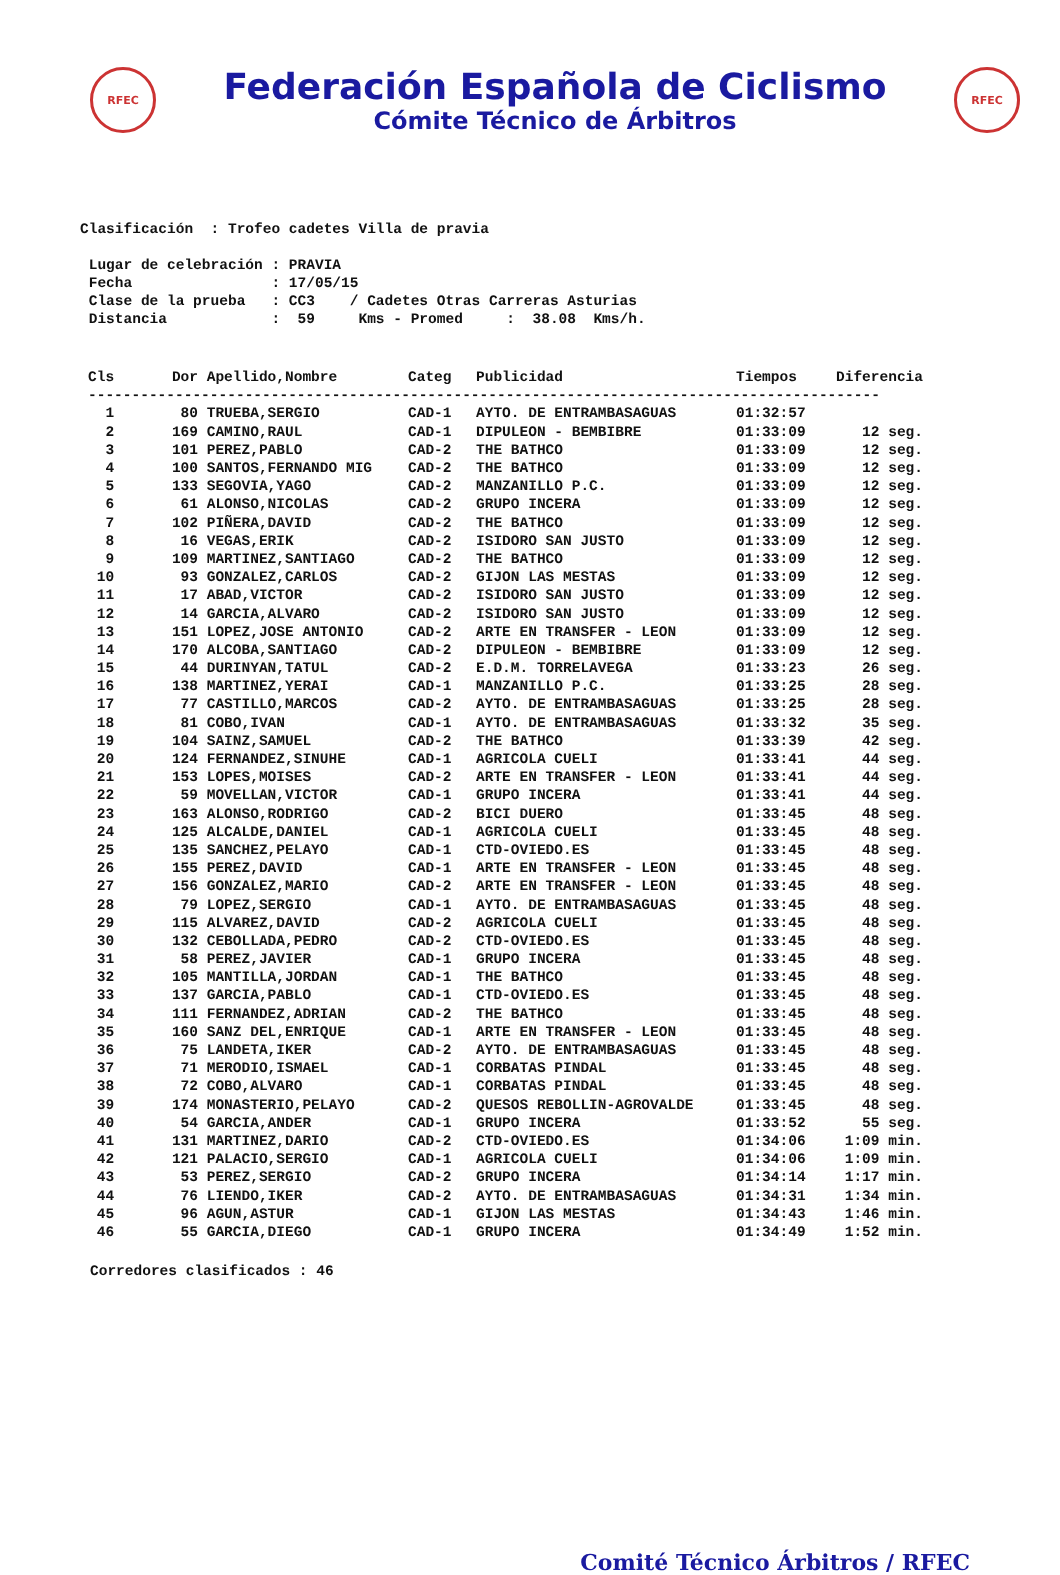RFEC
Federación Española de Ciclismo
Cómite Técnico de Árbitros
RFEC
Clasificación : Trofeo cadetes Villa de pravia Lugar de celebración : PRAVIA Fecha : 17/05/15 Clase de la prueba : CC3 / Cadetes Otras Carreras Asturias Distancia : 59 Kms - Promed : 38.08 Kms/h.
| Cls | Dor | Apellido,Nombre | Categ | Publicidad | Tiempos | Diferencia |
| --- | --- | --- | --- | --- | --- | --- |
| ------------------------------------------------------------------------------------------- | | | | | | |
| 1 | 80 | TRUEBA,SERGIO | CAD-1 | AYTO. DE ENTRAMBASAGUAS | 01:32:57 | |
| 2 | 169 | CAMINO,RAUL | CAD-1 | DIPULEON - BEMBIBRE | 01:33:09 | 12 seg. |
| 3 | 101 | PEREZ,PABLO | CAD-2 | THE BATHCO | 01:33:09 | 12 seg. |
| 4 | 100 | SANTOS,FERNANDO MIG | CAD-2 | THE BATHCO | 01:33:09 | 12 seg. |
| 5 | 133 | SEGOVIA,YAGO | CAD-2 | MANZANILLO P.C. | 01:33:09 | 12 seg. |
| 6 | 61 | ALONSO,NICOLAS | CAD-2 | GRUPO INCERA | 01:33:09 | 12 seg. |
| 7 | 102 | PIÑERA,DAVID | CAD-2 | THE BATHCO | 01:33:09 | 12 seg. |
| 8 | 16 | VEGAS,ERIK | CAD-2 | ISIDORO SAN JUSTO | 01:33:09 | 12 seg. |
| 9 | 109 | MARTINEZ,SANTIAGO | CAD-2 | THE BATHCO | 01:33:09 | 12 seg. |
| 10 | 93 | GONZALEZ,CARLOS | CAD-2 | GIJON LAS MESTAS | 01:33:09 | 12 seg. |
| 11 | 17 | ABAD,VICTOR | CAD-2 | ISIDORO SAN JUSTO | 01:33:09 | 12 seg. |
| 12 | 14 | GARCIA,ALVARO | CAD-2 | ISIDORO SAN JUSTO | 01:33:09 | 12 seg. |
| 13 | 151 | LOPEZ,JOSE ANTONIO | CAD-2 | ARTE EN TRANSFER - LEON | 01:33:09 | 12 seg. |
| 14 | 170 | ALCOBA,SANTIAGO | CAD-2 | DIPULEON - BEMBIBRE | 01:33:09 | 12 seg. |
| 15 | 44 | DURINYAN,TATUL | CAD-2 | E.D.M. TORRELAVEGA | 01:33:23 | 26 seg. |
| 16 | 138 | MARTINEZ,YERAI | CAD-1 | MANZANILLO P.C. | 01:33:25 | 28 seg. |
| 17 | 77 | CASTILLO,MARCOS | CAD-2 | AYTO. DE ENTRAMBASAGUAS | 01:33:25 | 28 seg. |
| 18 | 81 | COBO,IVAN | CAD-1 | AYTO. DE ENTRAMBASAGUAS | 01:33:32 | 35 seg. |
| 19 | 104 | SAINZ,SAMUEL | CAD-2 | THE BATHCO | 01:33:39 | 42 seg. |
| 20 | 124 | FERNANDEZ,SINUHE | CAD-1 | AGRICOLA CUELI | 01:33:41 | 44 seg. |
| 21 | 153 | LOPES,MOISES | CAD-2 | ARTE EN TRANSFER - LEON | 01:33:41 | 44 seg. |
| 22 | 59 | MOVELLAN,VICTOR | CAD-1 | GRUPO INCERA | 01:33:41 | 44 seg. |
| 23 | 163 | ALONSO,RODRIGO | CAD-2 | BICI DUERO | 01:33:45 | 48 seg. |
| 24 | 125 | ALCALDE,DANIEL | CAD-1 | AGRICOLA CUELI | 01:33:45 | 48 seg. |
| 25 | 135 | SANCHEZ,PELAYO | CAD-1 | CTD-OVIEDO.ES | 01:33:45 | 48 seg. |
| 26 | 155 | PEREZ,DAVID | CAD-1 | ARTE EN TRANSFER - LEON | 01:33:45 | 48 seg. |
| 27 | 156 | GONZALEZ,MARIO | CAD-2 | ARTE EN TRANSFER - LEON | 01:33:45 | 48 seg. |
| 28 | 79 | LOPEZ,SERGIO | CAD-1 | AYTO. DE ENTRAMBASAGUAS | 01:33:45 | 48 seg. |
| 29 | 115 | ALVAREZ,DAVID | CAD-2 | AGRICOLA CUELI | 01:33:45 | 48 seg. |
| 30 | 132 | CEBOLLADA,PEDRO | CAD-2 | CTD-OVIEDO.ES | 01:33:45 | 48 seg. |
| 31 | 58 | PEREZ,JAVIER | CAD-1 | GRUPO INCERA | 01:33:45 | 48 seg. |
| 32 | 105 | MANTILLA,JORDAN | CAD-1 | THE BATHCO | 01:33:45 | 48 seg. |
| 33 | 137 | GARCIA,PABLO | CAD-1 | CTD-OVIEDO.ES | 01:33:45 | 48 seg. |
| 34 | 111 | FERNANDEZ,ADRIAN | CAD-2 | THE BATHCO | 01:33:45 | 48 seg. |
| 35 | 160 | SANZ DEL,ENRIQUE | CAD-1 | ARTE EN TRANSFER - LEON | 01:33:45 | 48 seg. |
| 36 | 75 | LANDETA,IKER | CAD-2 | AYTO. DE ENTRAMBASAGUAS | 01:33:45 | 48 seg. |
| 37 | 71 | MERODIO,ISMAEL | CAD-1 | CORBATAS PINDAL | 01:33:45 | 48 seg. |
| 38 | 72 | COBO,ALVARO | CAD-1 | CORBATAS PINDAL | 01:33:45 | 48 seg. |
| 39 | 174 | MONASTERIO,PELAYO | CAD-2 | QUESOS REBOLLIN-AGROVALDE | 01:33:45 | 48 seg. |
| 40 | 54 | GARCIA,ANDER | CAD-1 | GRUPO INCERA | 01:33:52 | 55 seg. |
| 41 | 131 | MARTINEZ,DARIO | CAD-2 | CTD-OVIEDO.ES | 01:34:06 | 1:09 min. |
| 42 | 121 | PALACIO,SERGIO | CAD-1 | AGRICOLA CUELI | 01:34:06 | 1:09 min. |
| 43 | 53 | PEREZ,SERGIO | CAD-2 | GRUPO INCERA | 01:34:14 | 1:17 min. |
| 44 | 76 | LIENDO,IKER | CAD-2 | AYTO. DE ENTRAMBASAGUAS | 01:34:31 | 1:34 min. |
| 45 | 96 | AGUN,ASTUR | CAD-1 | GIJON LAS MESTAS | 01:34:43 | 1:46 min. |
| 46 | 55 | GARCIA,DIEGO | CAD-1 | GRUPO INCERA | 01:34:49 | 1:52 min. |
Corredores clasificados : 46
Comité Técnico Árbitros / RFEC